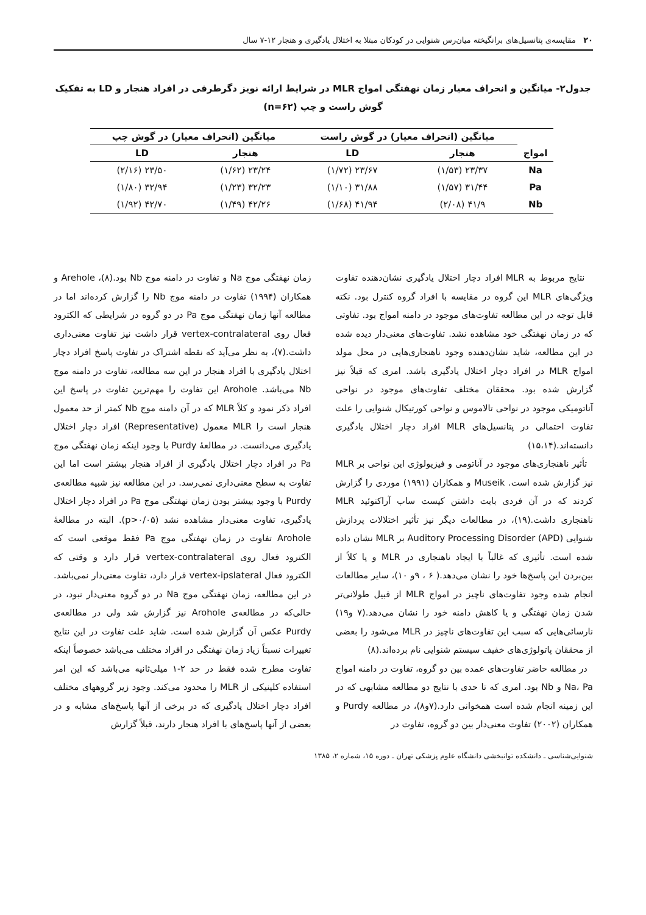۲۰ مقایسه‌ی پتانسیل‌های برانگیخته میان‌رس شنوایی در کودکان مبتلا به اختلال یادگیری و هنجار ۱۲-۷ سال
جدول۲- میانگین و انحراف معیار زمان نهفتگی امواج MLR در شرایط ارائه نویز دگرطرفی در افراد هنجار و LD به تفکیک گوش راست و چپ (n=۶۲)
| امواج | میانگین (انحراف معیار) در گوش راست | | میانگین (انحراف معیار) در گوش چپ | |
| --- | --- | --- | --- | --- |
| | هنجار | LD | هنجار | LD |
| Na | ۲۳/۳۷ (۱/۵۳) | ۲۳/۶۷ (۱/۷۲) | ۲۳/۲۴ (۱/۶۲) | ۲۳/۵۰ (۲/۱۶) |
| Pa | ۳۱/۴۴ (۱/۵۷) | ۳۱/۸۸ (۱/۱۰) | ۳۲/۲۳ (۱/۲۳) | ۳۲/۹۴ (۱/۸۰) |
| Nb | ۴۱/۹ (۲/۰۸) | ۴۱/۹۴ (۱/۶۸) | ۴۲/۲۶ (۱/۴۹) | ۴۲/۷۰ (۱/۹۲) |
نتایج مربوط به MLR افراد دچار اختلال یادگیری نشان‌دهنده تفاوت ویژگی‌های MLR این گروه در مقایسه با افراد گروه کنترل بود. نکته قابل توجه در این مطالعه تفاوت‌های موجود در دامنه امواج بود. تفاوتی که در زمان نهفتگی خود مشاهده نشد. تفاوت‌های معنی‌دار دیده شده در این مطالعه، شاید نشان‌دهنده وجود ناهنجاری‌هایی در محل مولد امواج MLR در افراد دچار اختلال یادگیری باشد. امری که قبلاً نیز گزارش شده بود. محققان مختلف تفاوت‌های موجود در نواحی آناتومیکی موجود در نواحی تالاموس و نواحی کورتیکال شنوایی را علت تفاوت احتمالی در پتانسیل‌های MLR افراد دچار اختلال یادگیری دانسته‌اند.(۱۵،۱۴)
تأثیر ناهنجاری‌های موجود در آناتومی و فیزیولوژی این نواحی بر MLR نیز گزارش شده است. Museik و همکاران (۱۹۹۱) موردی را گزارش کردند که در آن فردی بابت داشتن کیست ساب آراکنوئید MLR ناهنجاری داشت.(۱۹)، در مطالعات دیگر نیز تأثیر اختلالات پردازش شنوایی (Auditory Processing Disorder (APD بر MLR نشان داده شده است. تأثیری که غالباً با ایجاد ناهنجاری در MLR و یا کلاً از بین‌بردن این پاسخ‌ها خود را نشان می‌دهد.( ۶ ، ۹و ۱۰)، سایر مطالعات انجام شده وجود تفاوت‌های ناچیز در امواج MLR از قبیل طولانی‌تر شدن زمان نهفتگی و یا کاهش دامنه خود را نشان می‌دهد.(۷ و۱۹) نارسائی‌هایی که سبب این تفاوت‌های ناچیز در MLR می‌شود را بعضی از محققان پاتولوژی‌های خفیف سیستم شنوایی نام برده‌اند.(۸)
در مطالعه حاضر تفاوت‌های عمده بین دو گروه، تفاوت در دامنه امواج Na، Pa و Nb بود. امری که تا حدی با نتایج دو مطالعه مشابهی که در این زمینه انجام شده است همخوانی دارد.(۷و۸)، در مطالعه Purdy و همکاران (۲۰۰۲) تفاوت معنی‌دار بین دو گروه، تفاوت در
زمان نهفتگی موج Na و تفاوت در دامنه موج Nb بود.(۸)، Arehole و همکاران (۱۹۹۴) تفاوت در دامنه موج Nb را گزارش کرده‌اند اما در مطالعه آنها زمان نهفتگی موج Pa در دو گروه در شرایطی که الکترود فعال روی vertex-contralateral قرار داشت نیز تفاوت معنی‌داری داشت.(۷)، به نظر می‌آید که نقطه اشتراک در تفاوت پاسخ افراد دچار اختلال یادگیری با افراد هنجار در این سه مطالعه، تفاوت در دامنه موج Nb می‌باشد. Arohole این تفاوت را مهم‌ترین تفاوت در پاسخ این افراد ذکر نمود و کلاً MLR که در آن دامنه موج Nb کمتر از حد معمول هنجار است را MLR معمول (Representative) افراد دچار اختلال یادگیری می‌دانست. در مطالعهٔ Purdy با وجود اینکه زمان نهفتگی موج Pa در افراد دچار اختلال یادگیری از افراد هنجار بیشتر است اما این تفاوت به سطح معنی‌داری نمی‌رسد. در این مطالعه نیز شبیه مطالعه‌ی Purdy با وجود بیشتر بودن زمان نهفتگی موج Pa در افراد دچار اختلال یادگیری، تفاوت معنی‌دار مشاهده نشد (p>۰/۰۵). البته در مطالعهٔ Arohole تفاوت در زمان نهفتگی موج Pa فقط موقعی است که الکترود فعال روی vertex-contralateral قرار دارد و وقتی که الکترود فعال vertex-ipslateral قرار دارد، تفاوت معنی‌دار نمی‌باشد. در این مطالعه، زمان نهفتگی موج Na در دو گروه معنی‌دار نبود، در حالی‌که در مطالعه‌ی Arohole نیز گزارش شد ولی در مطالعه‌ی Purdy عکس آن گزارش شده است. شاید علت تفاوت در این نتایج تغییرات نسبتاً زیاد زمان نهفتگی در افراد مختلف می‌باشد خصوصاً اینکه تفاوت مطرح شده فقط در حد ۲-۱ میلی‌ثانیه می‌باشد که این امر استفاده کلینیکی از MLR را محدود می‌کند. وجود زیر گروههای مختلف افراد دچار اختلال یادگیری که در برخی از آنها پاسخ‌های مشابه و در بعضی از آنها پاسخ‌های با افراد هنجار دارند، قبلاً گزارش
شنوایی‌شناسی ـ دانشکده توانبخشی دانشگاه علوم پزشکی تهران ـ دوره ۱۵، شماره ۲، ۱۳۸۵